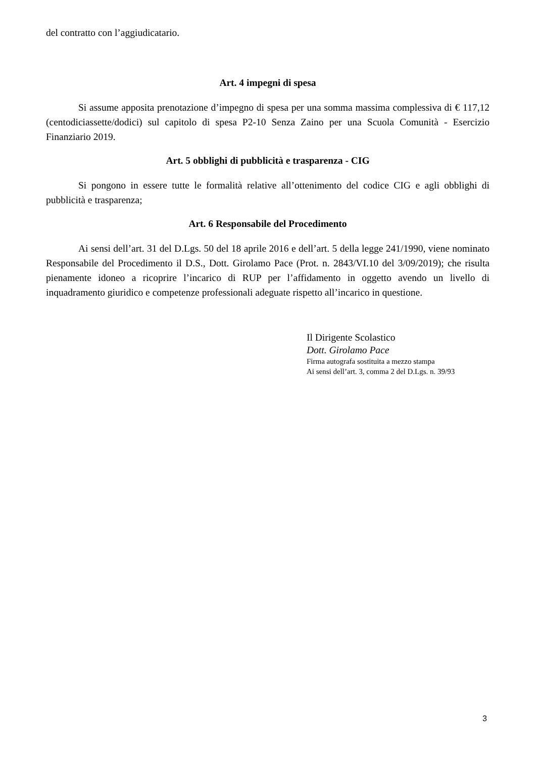del contratto con l’aggiudicatario.
Art. 4 impegni di spesa
Si assume apposita prenotazione d’impegno di spesa per una somma massima complessiva di € 117,12 (centodiciassette/dodici) sul capitolo di spesa P2-10 Senza Zaino per una Scuola Comunità - Esercizio Finanziario 2019.
Art. 5 obblighi di pubblicità e trasparenza - CIG
Si pongono in essere tutte le formalità relative all’ottenimento del codice CIG e agli obblighi di pubblicità e trasparenza;
Art. 6 Responsabile del Procedimento
Ai sensi dell’art. 31 del D.Lgs. 50 del 18 aprile 2016 e dell’art. 5 della legge 241/1990, viene nominato Responsabile del Procedimento il D.S., Dott. Girolamo Pace (Prot. n. 2843/VI.10 del 3/09/2019); che risulta pienamente idoneo a ricoprire l’incarico di RUP per l’affidamento in oggetto avendo un livello di inquadramento giuridico e competenze professionali adeguate rispetto all’incarico in questione.
Il Dirigente Scolastico
Dott. Girolamo Pace
Firma autografa sostituita a mezzo stampa
Ai sensi dell’art. 3, comma 2 del D.Lgs. n. 39/93
3